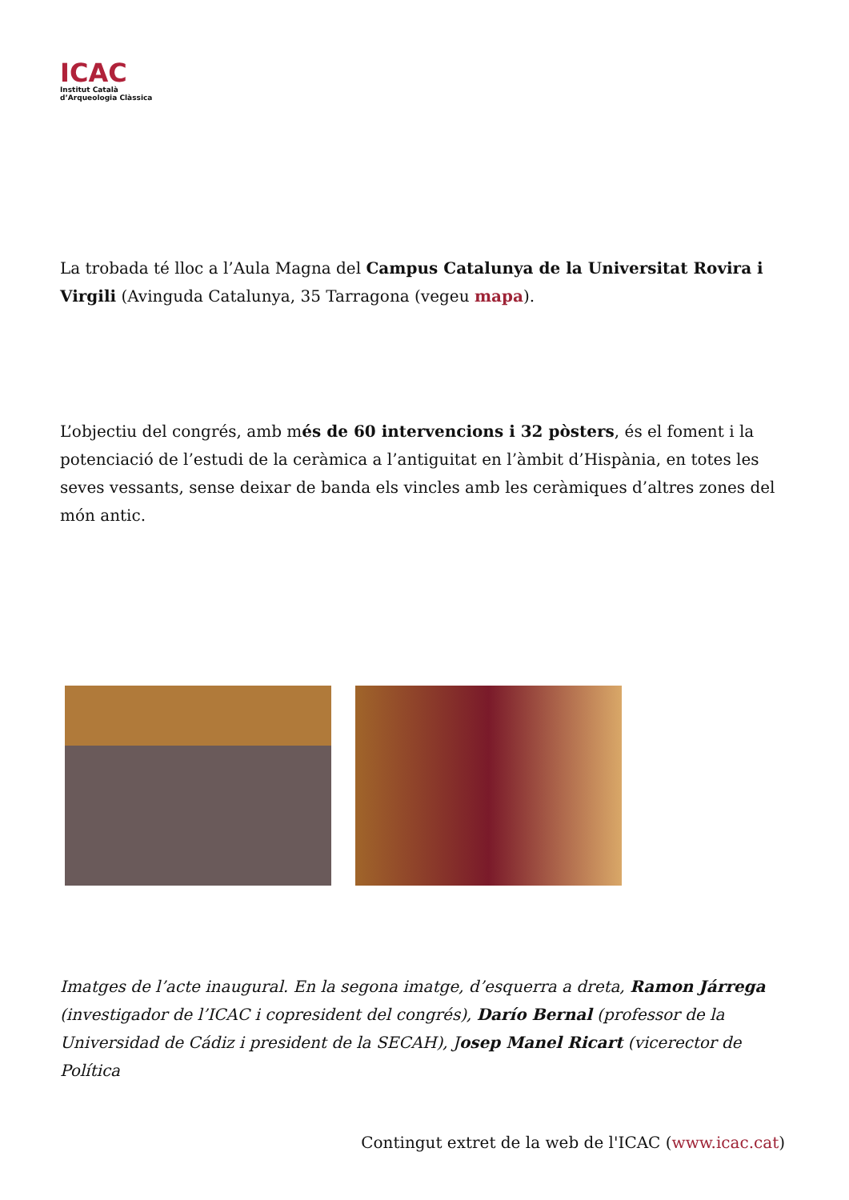ICAC
Institut Català
d’Arqueologia Clàssica
La trobada té lloc a l’Aula Magna del Campus Catalunya de la Universitat Rovira i Virgili (Avinguda Catalunya, 35 Tarragona (vegeu mapa).
L’objectiu del congrés, amb més de 60 intervencions i 32 pòsters, és el foment i la potenciació de l’estudi de la ceràmica a l’antiguitat en l’àmbit d’Hispània, en totes les seves vessants, sense deixar de banda els vincles amb les ceràmiques d’altres zones del món antic.
Imatges de l’acte inaugural. En la segona imatge, d’esquerra a dreta, Ramon Járrega (investigador de l’ICAC i copresident del congrés), Darío Bernal (professor de la Universidad de Cádiz i president de la SECAH), Josep Manel Ricart (vicerector de Política
Contingut extret de la web de l'ICAC (www.icac.cat)